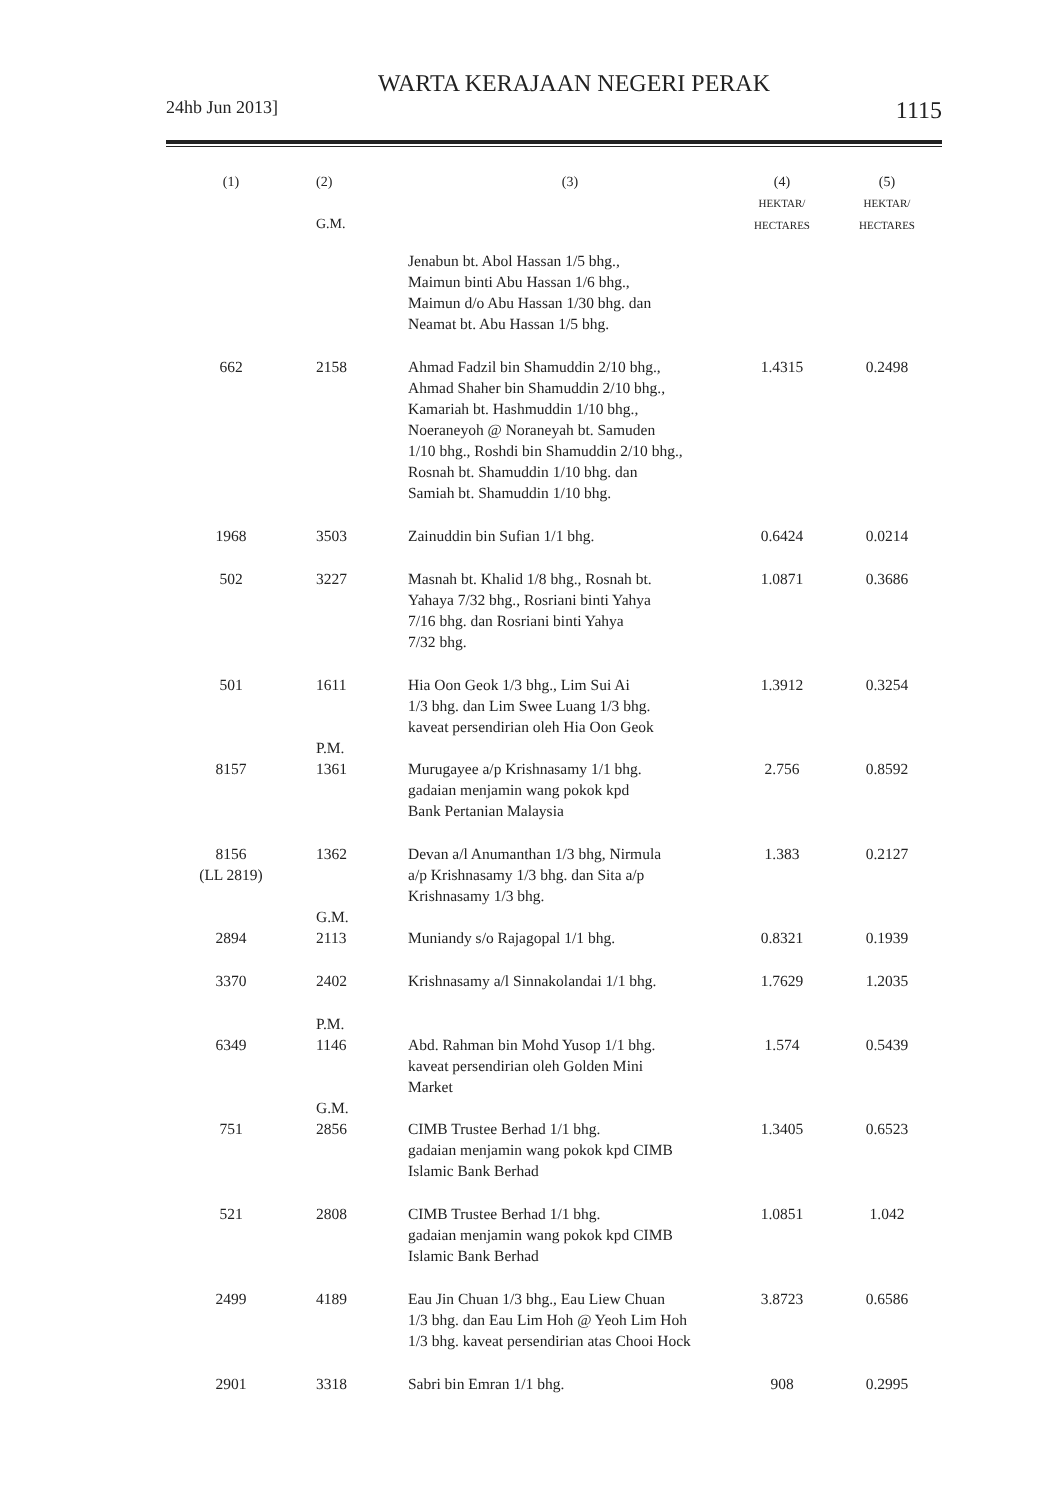WARTA KERAJAAN NEGERI PERAK
24hb Jun 2013] 1115
| (1) | (2) G.M. | (3) | (4) HEKTAR/ HECTARES | (5) HEKTAR/ HECTARES |
| --- | --- | --- | --- | --- |
| | | Jenabun bt. Abol Hassan 1/5 bhg., Maimun binti Abu Hassan 1/6 bhg., Maimun d/o Abu Hassan 1/30 bhg. dan Neamat bt. Abu Hassan 1/5 bhg. | | |
| 662 | 2158 | Ahmad Fadzil bin Shamuddin 2/10 bhg., Ahmad Shaher bin Shamuddin 2/10 bhg., Kamariah bt. Hashmuddin 1/10 bhg., Noeraneyoh @ Noraneyah bt. Samuden 1/10 bhg., Roshdi bin Shamuddin 2/10 bhg., Rosnah bt. Shamuddin 1/10 bhg. dan Samiah bt. Shamuddin 1/10 bhg. | 1.4315 | 0.2498 |
| 1968 | 3503 | Zainuddin bin Sufian 1/1 bhg. | 0.6424 | 0.0214 |
| 502 | 3227 | Masnah bt. Khalid 1/8 bhg., Rosnah bt. Yahaya 7/32 bhg., Rosriani binti Yahya 7/16 bhg. dan Rosriani binti Yahya 7/32 bhg. | 1.0871 | 0.3686 |
| 501 | 1611 | Hia Oon Geok 1/3 bhg., Lim Sui Ai 1/3 bhg. dan Lim Swee Luang 1/3 bhg. kaveat persendirian oleh Hia Oon Geok | 1.3912 | 0.3254 |
| 8157 | P.M. 1361 | Murugayee a/p Krishnasamy 1/1 bhg. gadaian menjamin wang pokok kpd Bank Pertanian Malaysia | 2.756 | 0.8592 |
| 8156 (LL 2819) | 1362 | Devan a/l Anumanthan 1/3 bhg, Nirmula a/p Krishnasamy 1/3 bhg. dan Sita a/p Krishnasamy 1/3 bhg. | 1.383 | 0.2127 |
| 2894 | G.M. 2113 | Muniandy s/o Rajagopal 1/1 bhg. | 0.8321 | 0.1939 |
| 3370 | 2402 | Krishnasamy a/l Sinnakolandai 1/1 bhg. | 1.7629 | 1.2035 |
| 6349 | P.M. 1146 | Abd. Rahman bin Mohd Yusop 1/1 bhg. kaveat persendirian oleh Golden Mini Market | 1.574 | 0.5439 |
| 751 | G.M. 2856 | CIMB Trustee Berhad 1/1 bhg. gadaian menjamin wang pokok kpd CIMB Islamic Bank Berhad | 1.3405 | 0.6523 |
| 521 | 2808 | CIMB Trustee Berhad 1/1 bhg. gadaian menjamin wang pokok kpd CIMB Islamic Bank Berhad | 1.0851 | 1.042 |
| 2499 | 4189 | Eau Jin Chuan 1/3 bhg., Eau Liew Chuan 1/3 bhg. dan Eau Lim Hoh @ Yeoh Lim Hoh 1/3 bhg. kaveat persendirian atas Chooi Hock | 3.8723 | 0.6586 |
| 2901 | 3318 | Sabri bin Emran 1/1 bhg. | 908 | 0.2995 |